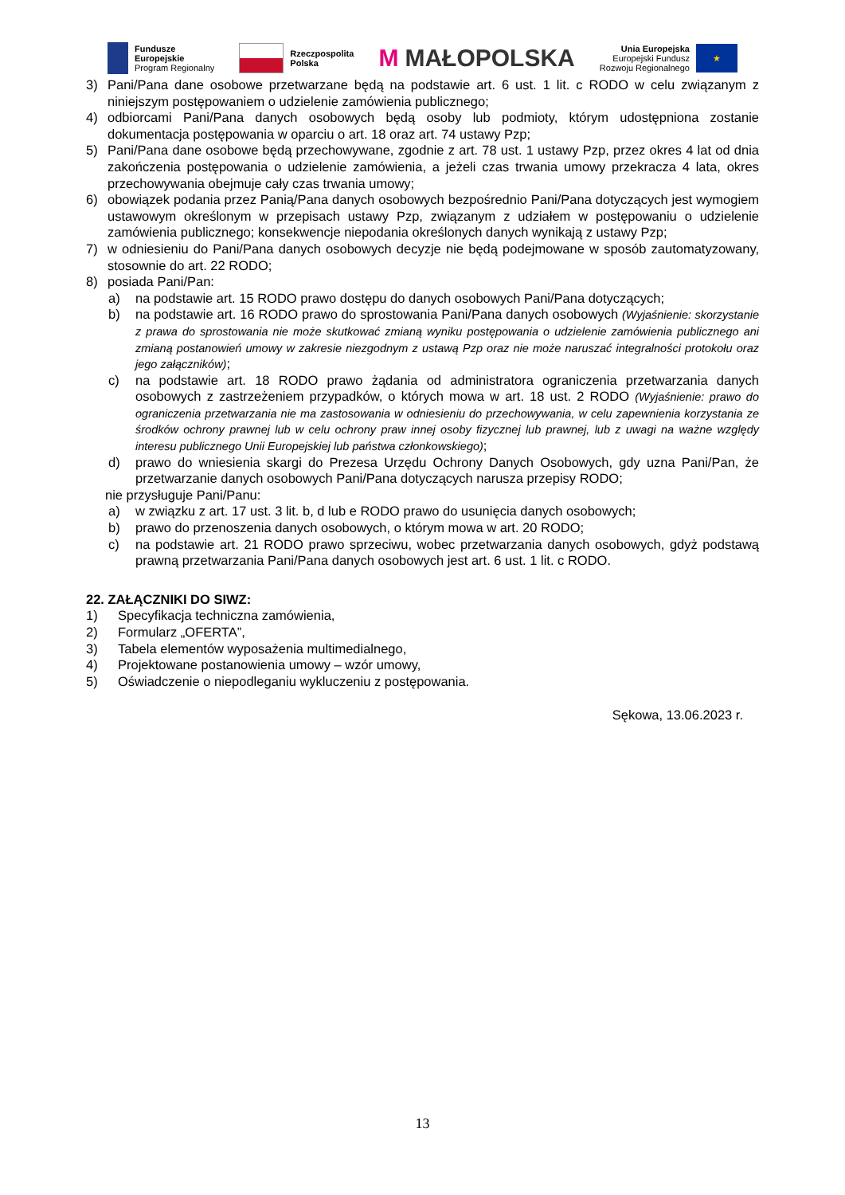Fundusze
Europejskie
Program Regionalny
Rzeczpospolita
Polska
M MAŁOPOLSKA
Unia Europejska
Europejski Fundusz
Rozwoju Regionalnego
★
3) Pani/Pana dane osobowe przetwarzane będą na podstawie art. 6 ust. 1 lit. c RODO w celu związanym z niniejszym postępowaniem o udzielenie zamówienia publicznego;
4) odbiorcami Pani/Pana danych osobowych będą osoby lub podmioty, którym udostępniona zostanie dokumentacja postępowania w oparciu o art. 18 oraz art. 74 ustawy Pzp;
5) Pani/Pana dane osobowe będą przechowywane, zgodnie z art. 78 ust. 1 ustawy Pzp, przez okres 4 lat od dnia zakończenia postępowania o udzielenie zamówienia, a jeżeli czas trwania umowy przekracza 4 lata, okres przechowywania obejmuje cały czas trwania umowy;
6) obowiązek podania przez Panią/Pana danych osobowych bezpośrednio Pani/Pana dotyczących jest wymogiem ustawowym określonym w przepisach ustawy Pzp, związanym z udziałem w postępowaniu o udzielenie zamówienia publicznego; konsekwencje niepodania określonych danych wynikają z ustawy Pzp;
7) w odniesieniu do Pani/Pana danych osobowych decyzje nie będą podejmowane w sposób zautomatyzowany, stosownie do art. 22 RODO;
8) posiada Pani/Pan:
a) na podstawie art. 15 RODO prawo dostępu do danych osobowych Pani/Pana dotyczących;
b) na podstawie art. 16 RODO prawo do sprostowania Pani/Pana danych osobowych (Wyjaśnienie: skorzystanie z prawa do sprostowania nie może skutkować zmianą wyniku postępowania o udzielenie zamówienia publicznego ani zmianą postanowień umowy w zakresie niezgodnym z ustawą Pzp oraz nie może naruszać integralności protokołu oraz jego załączników);
c) na podstawie art. 18 RODO prawo żądania od administratora ograniczenia przetwarzania danych osobowych z zastrzeżeniem przypadków, o których mowa w art. 18 ust. 2 RODO (Wyjaśnienie: prawo do ograniczenia przetwarzania nie ma zastosowania w odniesieniu do przechowywania, w celu zapewnienia korzystania ze środków ochrony prawnej lub w celu ochrony praw innej osoby fizycznej lub prawnej, lub z uwagi na ważne względy interesu publicznego Unii Europejskiej lub państwa członkowskiego);
d) prawo do wniesienia skargi do Prezesa Urzędu Ochrony Danych Osobowych, gdy uzna Pani/Pan, że przetwarzanie danych osobowych Pani/Pana dotyczących narusza przepisy RODO;
nie przysługuje Pani/Panu:
a) w związku z art. 17 ust. 3 lit. b, d lub e RODO prawo do usunięcia danych osobowych;
b) prawo do przenoszenia danych osobowych, o którym mowa w art. 20 RODO;
c) na podstawie art. 21 RODO prawo sprzeciwu, wobec przetwarzania danych osobowych, gdyż podstawą prawną przetwarzania Pani/Pana danych osobowych jest art. 6 ust. 1 lit. c RODO.
22. ZAŁĄCZNIKI DO SIWZ:
1) Specyfikacja techniczna zamówienia,
2) Formularz „OFERTA”,
3) Tabela elementów wyposażenia multimedialnego,
4) Projektowane postanowienia umowy – wzór umowy,
5) Oświadczenie o niepodleganiu wykluczeniu z postępowania.
Sękowa, 13.06.2023 r.
13